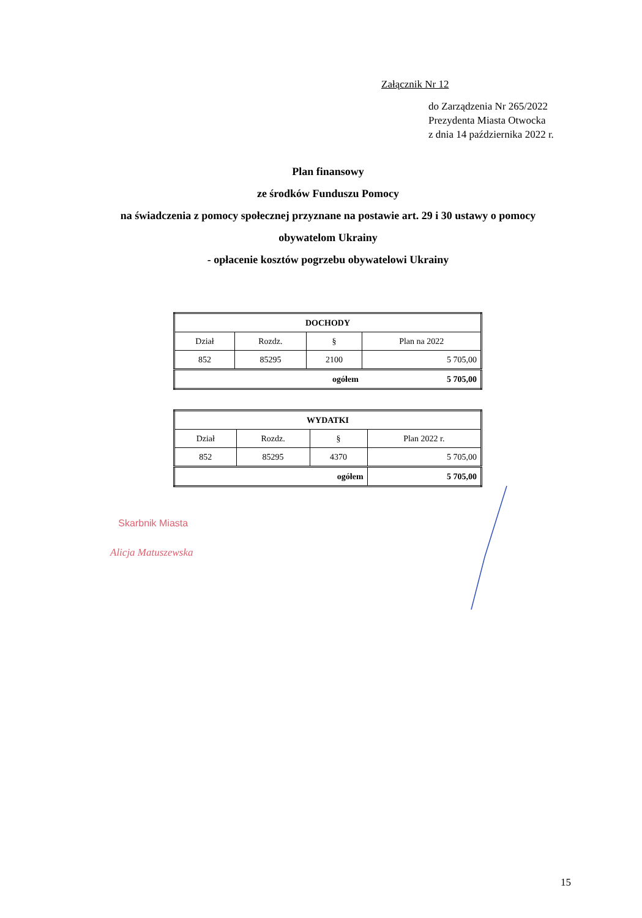Załącznik Nr 12
do Zarządzenia Nr 265/2022
Prezydenta Miasta Otwocka
z dnia 14 października 2022 r.
Plan finansowy
ze środków Funduszu Pomocy
na świadczenia z pomocy społecznej przyznane na postawie art. 29 i 30 ustawy o pomocy
obywatelom Ukrainy
- opłacenie kosztów pogrzebu obywatelowi Ukrainy
| DOCHODY | | | |
| Dział | Rozdz. | § | Plan na 2022 |
| 852 | 85295 | 2100 | 5 705,00 |
| ogółem | | | 5 705,00 |
| WYDATKI | | | |
| Dział | Rozdz. | § | Plan 2022 r. |
| 852 | 85295 | 4370 | 5 705,00 |
| ogółem | | | 5 705,00 |
Skarbnik Miasta
Alicja Matuszewska
15